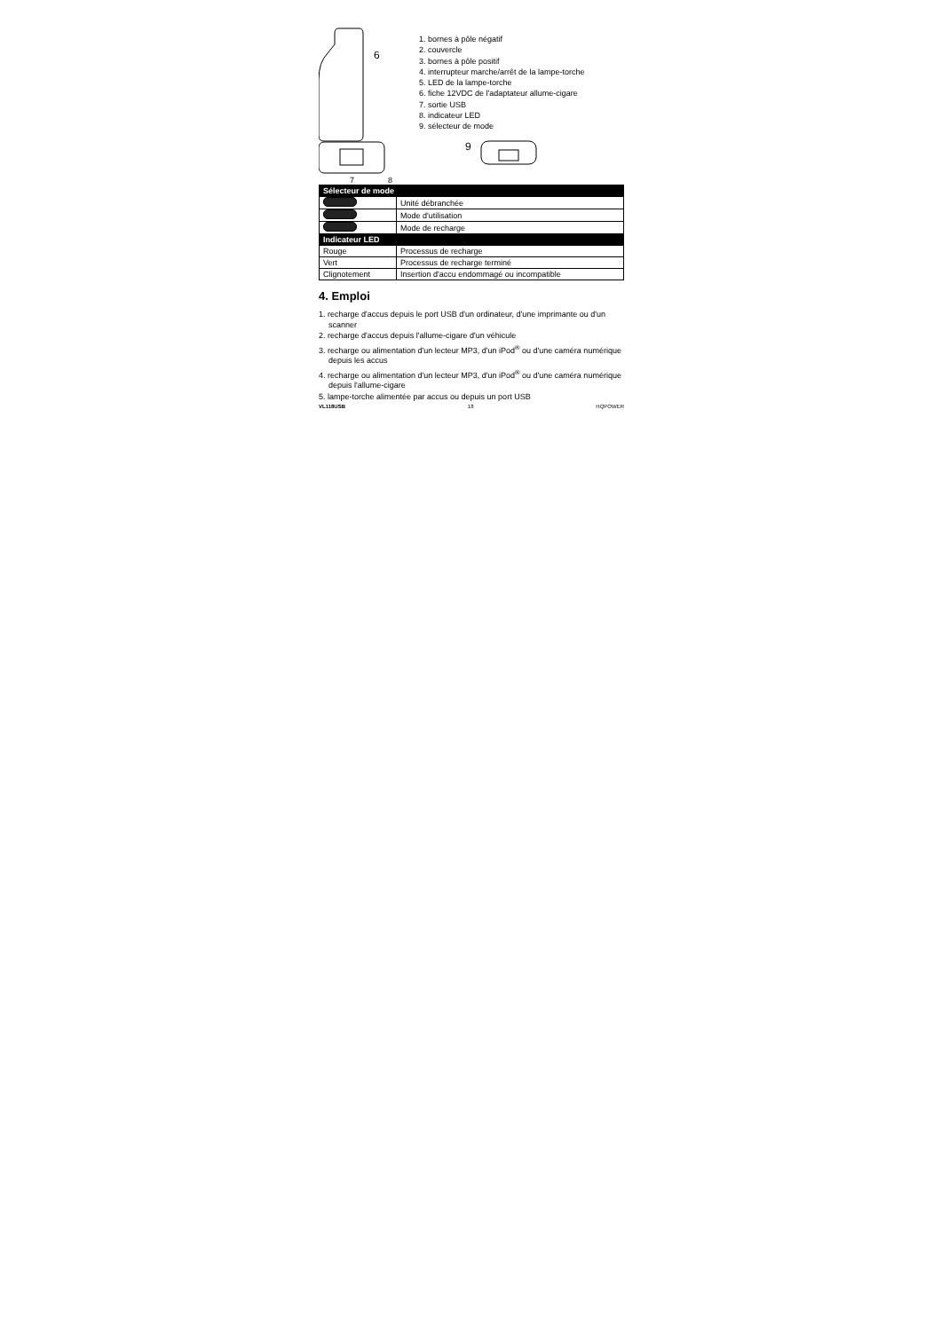6
7
8
1. bornes à pôle négatif
2. couvercle
3. bornes à pôle positif
4. interrupteur marche/arrêt de la lampe-torche
5. LED de la lampe-torche
6. fiche 12VDC de l'adaptateur allume-cigare
7. sortie USB
8. indicateur LED
9. sélecteur de mode
9
| Sélecteur de mode | |
| --- | --- |
| | Unité débranchée |
| | Mode d'utilisation |
| | Mode de recharge |
| Indicateur LED | |
| Rouge | Processus de recharge |
| Vert | Processus de recharge terminé |
| Clignotement | Insertion d'accu endommagé ou incompatible |
4. Emploi
1. recharge d'accus depuis le port USB d'un ordinateur, d'une imprimante ou d'un scanner
2. recharge d'accus depuis l'allume-cigare d'un véhicule
3. recharge ou alimentation d'un lecteur MP3, d'un iPod<sup>®</sup> ou d'une caméra numérique depuis les accus
4. recharge ou alimentation d'un lecteur MP3, d'un iPod<sup>®</sup> ou d'une caméra numérique depuis l'allume-cigare
5. lampe-torche alimentée par accus ou depuis un port USB
VL118USB 18 HQPOWER